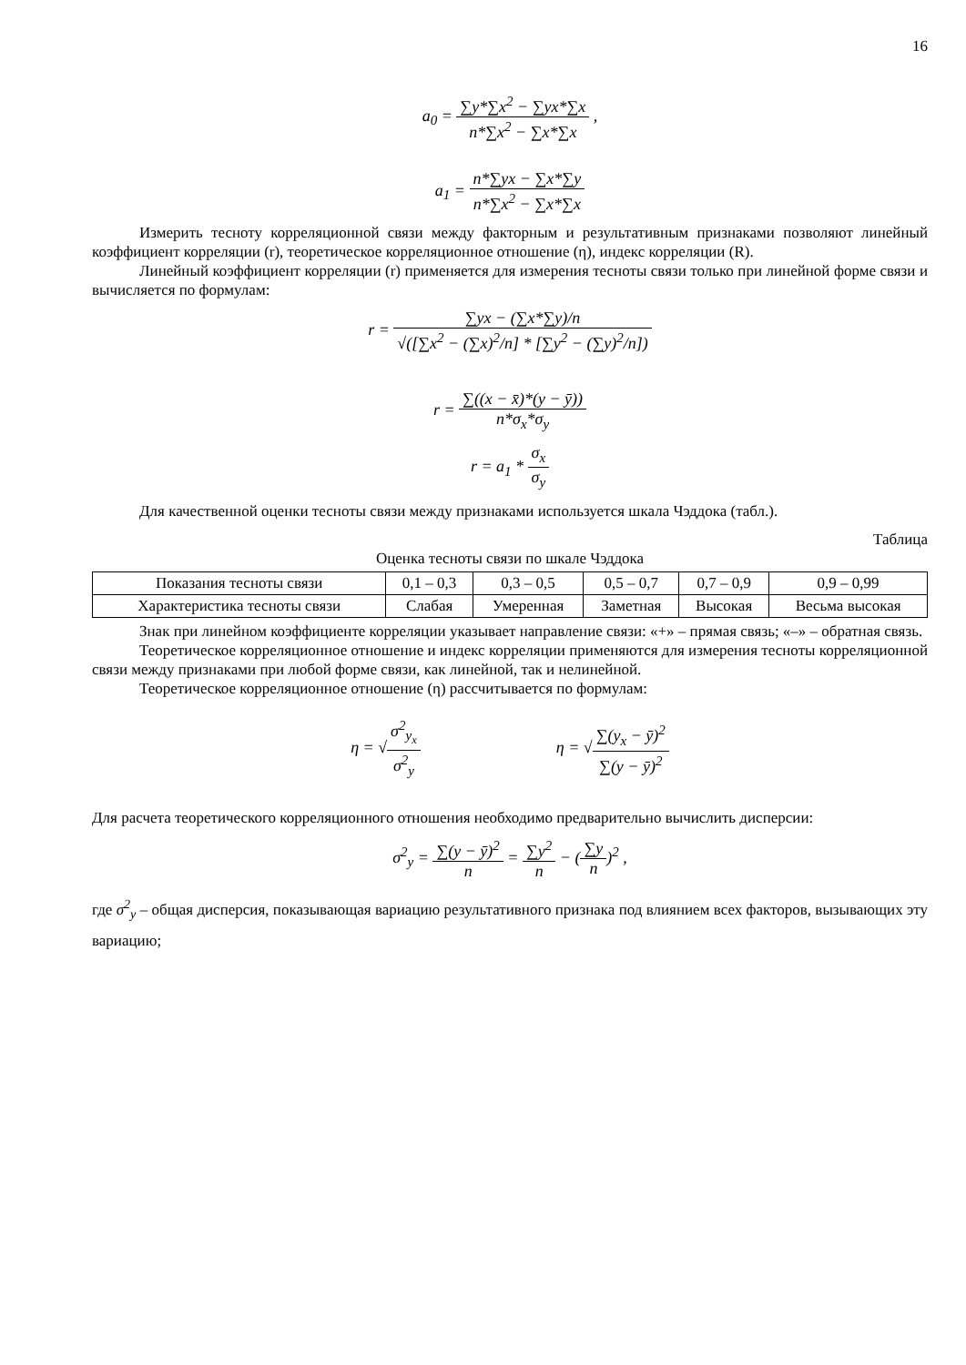16
a<sub>0</sub> = ∑y*∑x<sup>2</sup> − ∑yx*∑x n*∑x<sup>2</sup> − ∑x*∑x ,
a<sub>1</sub> = n*∑yx − ∑x*∑y n*∑x<sup>2</sup> − ∑x*∑x
Измерить тесноту корреляционной связи между факторным и результативным признаками позволяют линейный коэффициент корреляции (r), теоретическое корреляционное отношение (η), индекс корреляции (R).
Линейный коэффициент корреляции (r) применяется для измерения тесноты связи только при линейной форме связи и вычисляется по формулам:
r = ∑yx − (∑x*∑y)/n √([∑x<sup>2</sup> − (∑x)<sup>2</sup>/n] * [∑y<sup>2</sup> − (∑y)<sup>2</sup>/n])
r = ∑((x − x̄)*(y − ȳ)) n*σ<sub>x</sub>*σ<sub>y</sub>
r = a<sub>1</sub> * σ<sub>x</sub> σ<sub>y</sub>
Для качественной оценки тесноты связи между признаками используется шкала Чэддока (табл.).
Таблица
Оценка тесноты связи по шкале Чэддока
| Показания тесноты связи | 0,1 – 0,3 | 0,3 – 0,5 | 0,5 – 0,7 | 0,7 – 0,9 | 0,9 – 0,99 |
| Характеристика тесноты связи | Слабая | Умеренная | Заметная | Высокая | Весьма высокая |
Знак при линейном коэффициенте корреляции указывает направление связи: «+» – прямая связь; «–» – обратная связь.
Теоретическое корреляционное отношение и индекс корреляции применяются для измерения тесноты корреляционной связи между признаками при любой форме связи, как линейной, так и нелинейной.
Теоретическое корреляционное отношение (η) рассчитывается по формулам:
η = √σ<sup>2</sup><sub>y<sub>x</sub></sub> σ<sup>2</sup><sub>y</sub> η = √∑(y<sub>x</sub> − ȳ)<sup>2</sup> ∑(y − ȳ)<sup>2</sup>
Для расчета теоретического корреляционного отношения необходимо предварительно вычислить дисперсии:
σ<sup>2</sup><sub>y</sub> = ∑(y − ȳ)<sup>2</sup> n = ∑y<sup>2</sup> n − (∑y n)<sup>2</sup> ,
где σ<sup>2</sup><sub>y</sub> – общая дисперсия, показывающая вариацию результативного признака под влиянием всех факторов, вызывающих эту вариацию;